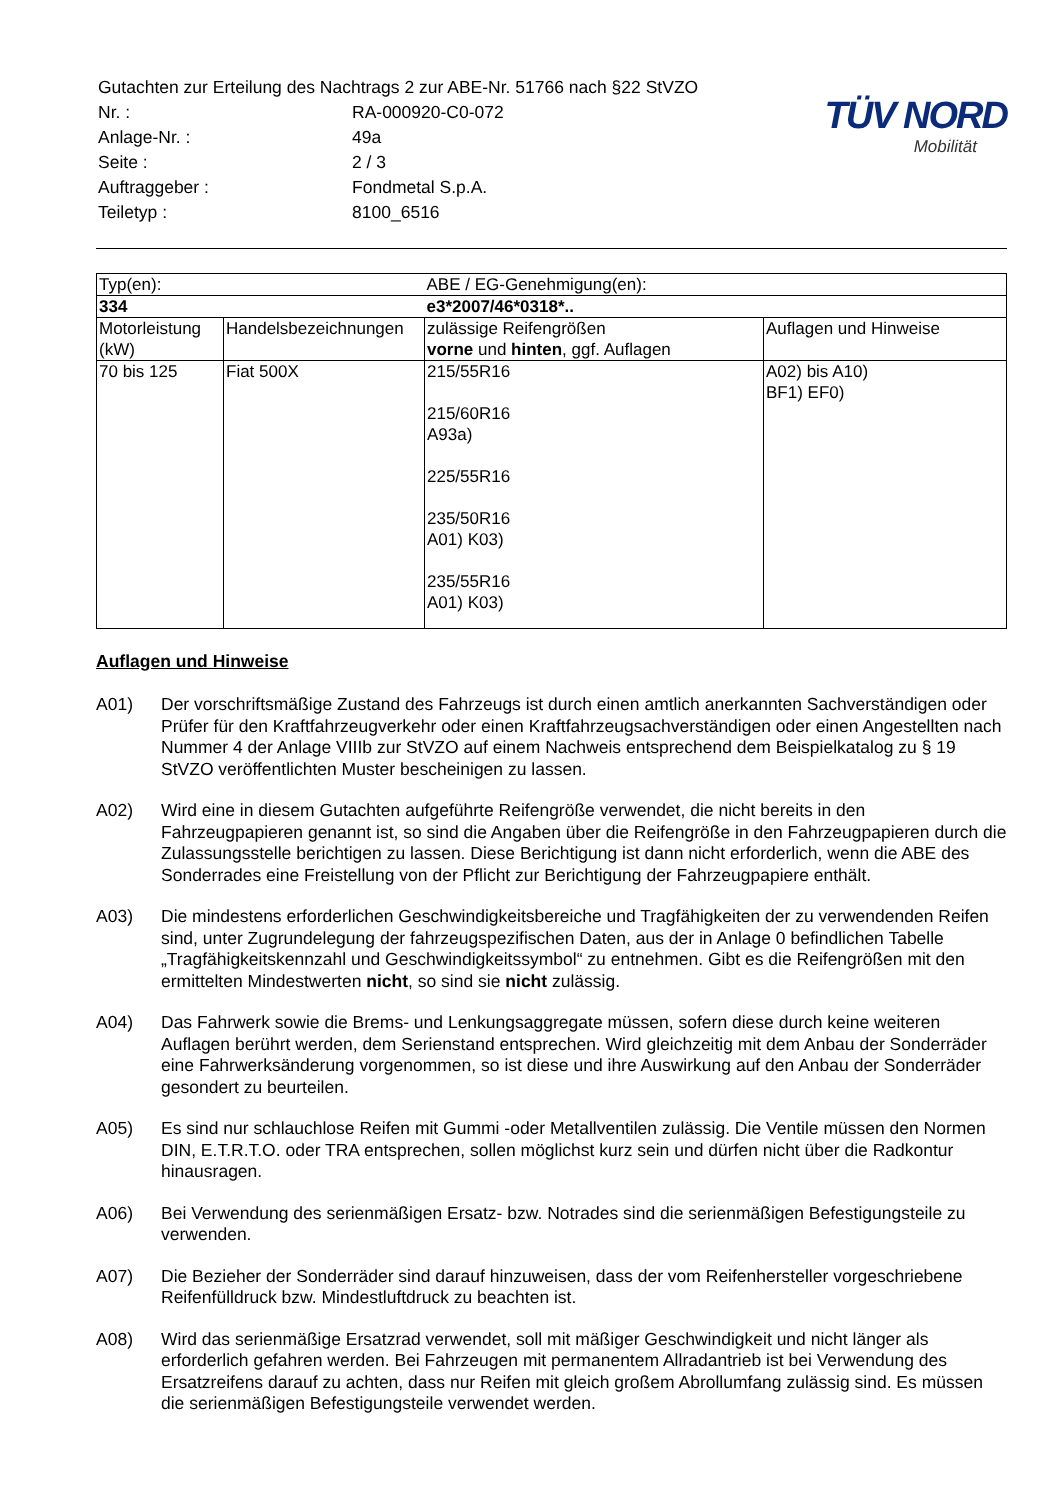| Gutachten zur Erteilung des Nachtrags 2 zur ABE-Nr. 51766 nach §22 StVZO | |
| Nr. : | RA-000920-C0-072 |
| Anlage-Nr. : | 49a |
| Seite : | 2 / 3 |
| Auftraggeber : | Fondmetal S.p.A. |
| Teiletyp : | 8100_6516 |
TÜV NORD
Mobilität
| Typ(en): | | ABE / EG-Genehmigung(en): | |
| 334 | | e3*2007/46*0318*.. | |
| Motorleistung (kW) | Handelsbezeichnungen | zulässige Reifengrößen vorne und hinten , ggf. Auflagen | Auflagen und Hinweise |
| 70 bis 125 | Fiat 500X | 215/55R16 215/60R16 A93a) 225/55R16 235/50R16 A01) K03) 235/55R16 A01) K03) | A02) bis A10) BF1) EF0) |
Auflagen und Hinweise
A01) Der vorschriftsmäßige Zustand des Fahrzeugs ist durch einen amtlich anerkannten Sachverständigen oder Prüfer für den Kraftfahrzeugverkehr oder einen Kraftfahrzeugsachverständigen oder einen Angestellten nach Nummer 4 der Anlage VIIIb zur StVZO auf einem Nachweis entsprechend dem Beispielkatalog zu § 19 StVZO veröffentlichten Muster bescheinigen zu lassen.
A02) Wird eine in diesem Gutachten aufgeführte Reifengröße verwendet, die nicht bereits in den Fahrzeugpapieren genannt ist, so sind die Angaben über die Reifengröße in den Fahrzeugpapieren durch die Zulassungsstelle berichtigen zu lassen. Diese Berichtigung ist dann nicht erforderlich, wenn die ABE des Sonderrades eine Freistellung von der Pflicht zur Berichtigung der Fahrzeugpapiere enthält.
A03) Die mindestens erforderlichen Geschwindigkeitsbereiche und Tragfähigkeiten der zu verwendenden Reifen sind, unter Zugrundelegung der fahrzeugspezifischen Daten, aus der in Anlage 0 befindlichen Tabelle „Tragfähigkeitskennzahl und Geschwindigkeitssymbol“ zu entnehmen. Gibt es die Reifengrößen mit den ermittelten Mindestwerten nicht, so sind sie nicht zulässig.
A04) Das Fahrwerk sowie die Brems- und Lenkungsaggregate müssen, sofern diese durch keine weiteren Auflagen berührt werden, dem Serienstand entsprechen. Wird gleichzeitig mit dem Anbau der Sonderräder eine Fahrwerksänderung vorgenommen, so ist diese und ihre Auswirkung auf den Anbau der Sonderräder gesondert zu beurteilen.
A05) Es sind nur schlauchlose Reifen mit Gummi -oder Metallventilen zulässig. Die Ventile müssen den Normen DIN, E.T.R.T.O. oder TRA entsprechen, sollen möglichst kurz sein und dürfen nicht über die Radkontur hinausragen.
A06) Bei Verwendung des serienmäßigen Ersatz- bzw. Notrades sind die serienmäßigen Befestigungsteile zu verwenden.
A07) Die Bezieher der Sonderräder sind darauf hinzuweisen, dass der vom Reifenhersteller vorgeschriebene Reifenfülldruck bzw. Mindestluftdruck zu beachten ist.
A08) Wird das serienmäßige Ersatzrad verwendet, soll mit mäßiger Geschwindigkeit und nicht länger als erforderlich gefahren werden. Bei Fahrzeugen mit permanentem Allradantrieb ist bei Verwendung des Ersatzreifens darauf zu achten, dass nur Reifen mit gleich großem Abrollumfang zulässig sind. Es müssen die serienmäßigen Befestigungsteile verwendet werden.